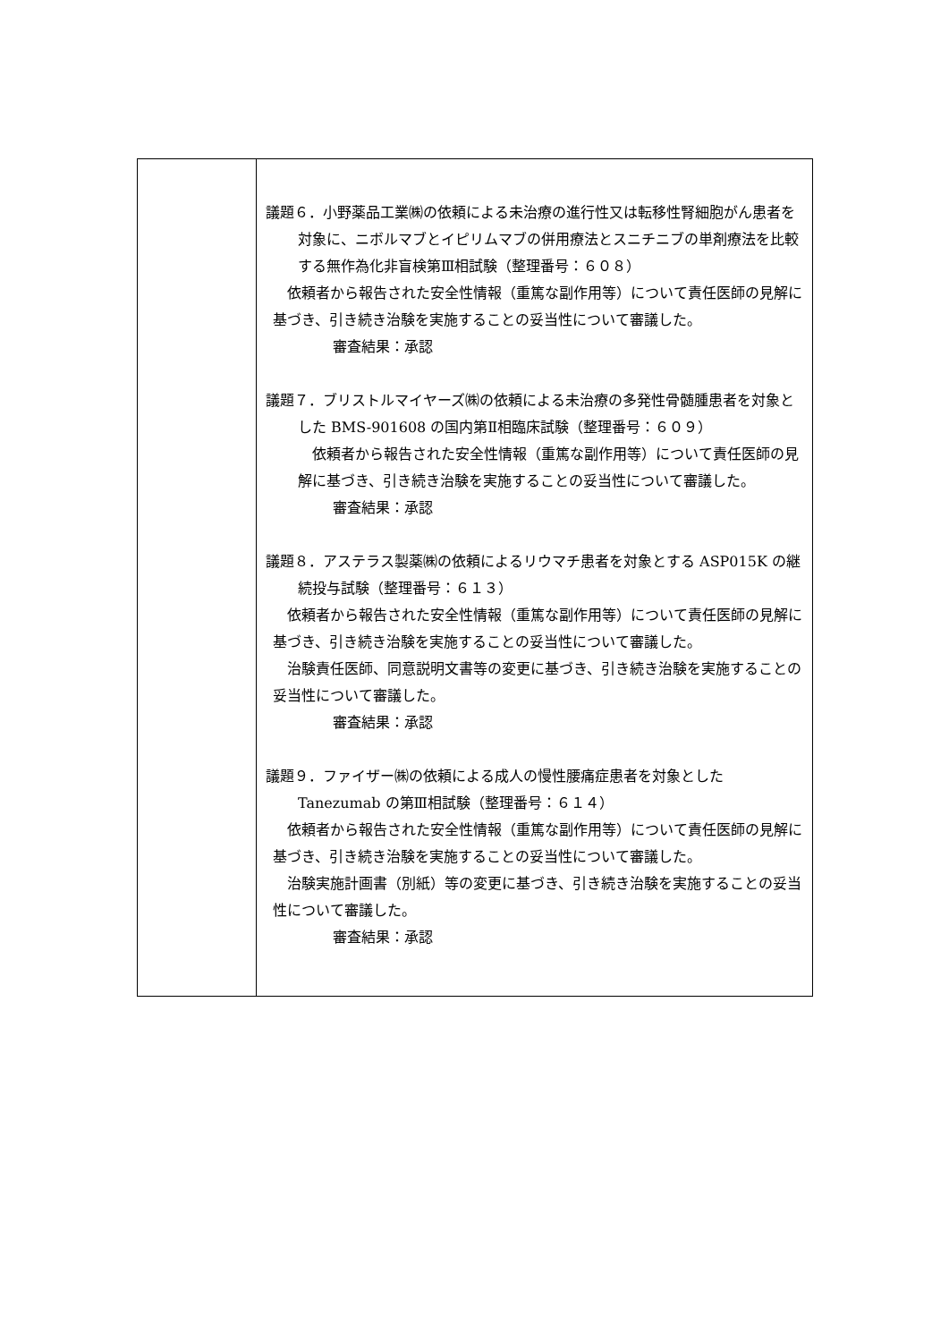| | 議題６．小野薬品工業㈱の依頼による未治療の進行性又は転移性腎細胞がん患者を対象に、ニボルマブとイピリムマブの併用療法とスニチニブの単剤療法を比較する無作為化非盲検第Ⅲ相試験（整理番号：６０８） 依頼者から報告された安全性情報（重篤な副作用等）について責任医師の見解に基づき、引き続き治験を実施することの妥当性について審議した。 審査結果：承認 議題７．ブリストルマイヤーズ㈱の依頼による未治療の多発性骨髄腫患者を対象とした BMS-901608 の国内第Ⅱ相臨床試験（整理番号：６０９） 依頼者から報告された安全性情報（重篤な副作用等）について責任医師の見解に基づき、引き続き治験を実施することの妥当性について審議した。 審査結果：承認 議題８．アステラス製薬㈱の依頼によるリウマチ患者を対象とする ASP015K の継続投与試験（整理番号：６１３） 依頼者から報告された安全性情報（重篤な副作用等）について責任医師の見解に基づき、引き続き治験を実施することの妥当性について審議した。 治験責任医師、同意説明文書等の変更に基づき、引き続き治験を実施することの妥当性について審議した。 審査結果：承認 議題９．ファイザー㈱の依頼による成人の慢性腰痛症患者を対象とした Tanezumab の第Ⅲ相試験（整理番号：６１４） 依頼者から報告された安全性情報（重篤な副作用等）について責任医師の見解に基づき、引き続き治験を実施することの妥当性について審議した。 治験実施計画書（別紙）等の変更に基づき、引き続き治験を実施することの妥当性について審議した。 審査結果：承認 |